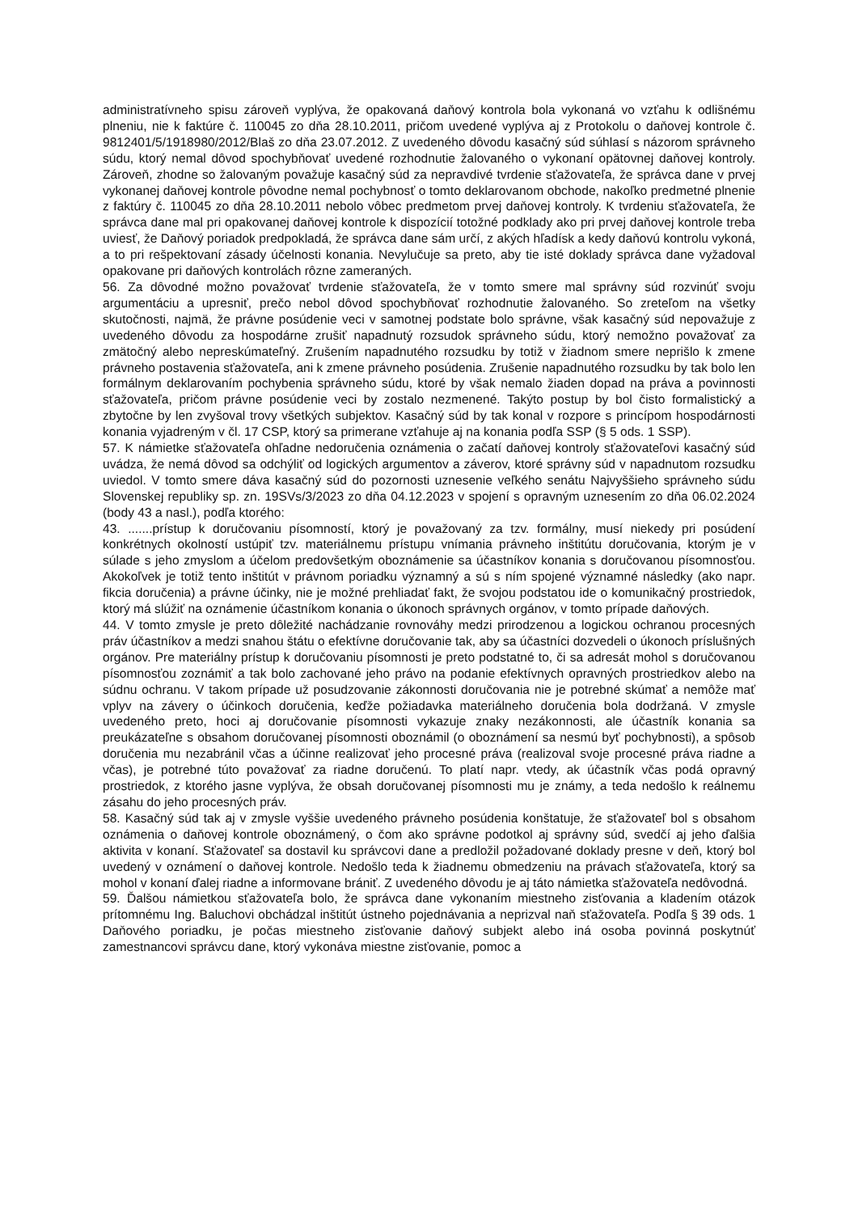administratívneho spisu zároveň vyplýva, že opakovaná daňový kontrola bola vykonaná vo vzťahu k odlišnému plneniu, nie k faktúre č. 110045 zo dňa 28.10.2011, pričom uvedené vyplýva aj z Protokolu o daňovej kontrole č. 9812401/5/1918980/2012/Blaš zo dňa 23.07.2012. Z uvedeného dôvodu kasačný súd súhlasí s názorom správneho súdu, ktorý nemal dôvod spochybňovať uvedené rozhodnutie žalovaného o vykonaní opätovnej daňovej kontroly. Zároveň, zhodne so žalovaným považuje kasačný súd za nepravdivé tvrdenie sťažovateľa, že správca dane v prvej vykonanej daňovej kontrole pôvodne nemal pochybnosť o tomto deklarovanom obchode, nakoľko predmetné plnenie z faktúry č. 110045 zo dňa 28.10.2011 nebolo vôbec predmetom prvej daňovej kontroly. K tvrdeniu sťažovateľa, že správca dane mal pri opakovanej daňovej kontrole k dispozícií totožné podklady ako pri prvej daňovej kontrole treba uviesť, že Daňový poriadok predpokladá, že správca dane sám určí, z akých hľadísk a kedy daňovú kontrolu vykoná, a to pri rešpektovaní zásady účelnosti konania. Nevylučuje sa preto, aby tie isté doklady správca dane vyžadoval opakovane pri daňových kontrolách rôzne zameraných.
56. Za dôvodné možno považovať tvrdenie sťažovateľa, že v tomto smere mal správny súd rozvinúť svoju argumentáciu a upresniť, prečo nebol dôvod spochybňovať rozhodnutie žalovaného. So zreteľom na všetky skutočnosti, najmä, že právne posúdenie veci v samotnej podstate bolo správne, však kasačný súd nepovažuje z uvedeného dôvodu za hospodárne zrušiť napadnutý rozsudok správneho súdu, ktorý nemožno považovať za zmätočný alebo nepreskúmateľný. Zrušením napadnutého rozsudku by totiž v žiadnom smere neprišlo k zmene právneho postavenia sťažovateľa, ani k zmene právneho posúdenia. Zrušenie napadnutého rozsudku by tak bolo len formálnym deklarovaním pochybenia správneho súdu, ktoré by však nemalo žiaden dopad na práva a povinnosti sťažovateľa, pričom právne posúdenie veci by zostalo nezmenené. Takýto postup by bol čisto formalistický a zbytočne by len zvyšoval trovy všetkých subjektov. Kasačný súd by tak konal v rozpore s princípom hospodárnosti konania vyjadreným v čl. 17 CSP, ktorý sa primerane vzťahuje aj na konania podľa SSP (§ 5 ods. 1 SSP).
57. K námietke sťažovateľa ohľadne nedoručenia oznámenia o začatí daňovej kontroly sťažovateľovi kasačný súd uvádza, že nemá dôvod sa odchýliť od logických argumentov a záverov, ktoré správny súd v napadnutom rozsudku uviedol. V tomto smere dáva kasačný súd do pozornosti uznesenie veľkého senátu Najvyššieho správneho súdu Slovenskej republiky sp. zn. 19SVs/3/2023 zo dňa 04.12.2023 v spojení s opravným uznesením zo dňa 06.02.2024 (body 43 a nasl.), podľa ktorého:
43. .......prístup k doručovaniu písomností, ktorý je považovaný za tzv. formálny, musí niekedy pri posúdení konkrétnych okolností ustúpiť tzv. materiálnemu prístupu vnímania právneho inštitútu doručovania, ktorým je v súlade s jeho zmyslom a účelom predovšetkým oboznámenie sa účastníkov konania s doručovanou písomnosťou. Akokoľvek je totiž tento inštitút v právnom poriadku významný a sú s ním spojené významné následky (ako napr. fikcia doručenia) a právne účinky, nie je možné prehliadať fakt, že svojou podstatou ide o komunikačný prostriedok, ktorý má slúžiť na oznámenie účastníkom konania o úkonoch správnych orgánov, v tomto prípade daňových.
44. V tomto zmysle je preto dôležité nachádzanie rovnováhy medzi prirodzenou a logickou ochranou procesných práv účastníkov a medzi snahou štátu o efektívne doručovanie tak, aby sa účastníci dozvedeli o úkonoch príslušných orgánov. Pre materiálny prístup k doručovaniu písomnosti je preto podstatné to, či sa adresát mohol s doručovanou písomnosťou zoznámiť a tak bolo zachované jeho právo na podanie efektívnych opravných prostriedkov alebo na súdnu ochranu. V takom prípade už posudzovanie zákonnosti doručovania nie je potrebné skúmať a nemôže mať vplyv na závery o účinkoch doručenia, keďže požiadavka materiálneho doručenia bola dodržaná. V zmysle uvedeného preto, hoci aj doručovanie písomnosti vykazuje znaky nezákonnosti, ale účastník konania sa preukázateľne s obsahom doručovanej písomnosti oboznámil (o oboznámení sa nesmú byť pochybnosti), a spôsob doručenia mu nezabránil včas a účinne realizovať jeho procesné práva (realizoval svoje procesné práva riadne a včas), je potrebné túto považovať za riadne doručenú. To platí napr. vtedy, ak účastník včas podá opravný prostriedok, z ktorého jasne vyplýva, že obsah doručovanej písomnosti mu je známy, a teda nedošlo k reálnemu zásahu do jeho procesných práv.
58. Kasačný súd tak aj v zmysle vyššie uvedeného právneho posúdenia konštatuje, že sťažovateľ bol s obsahom oznámenia o daňovej kontrole oboznámený, o čom ako správne podotkol aj správny súd, svedčí aj jeho ďalšia aktivita v konaní. Sťažovateľ sa dostavil ku správcovi dane a predložil požadované doklady presne v deň, ktorý bol uvedený v oznámení o daňovej kontrole. Nedošlo teda k žiadnemu obmedzeniu na právach sťažovateľa, ktorý sa mohol v konaní ďalej riadne a informovane brániť. Z uvedeného dôvodu je aj táto námietka sťažovateľa nedôvodná.
59. Ďalšou námietkou sťažovateľa bolo, že správca dane vykonaním miestneho zisťovania a kladením otázok prítomnému Ing. Baluchovi obchádzal inštitút ústneho pojednávania a neprizval naň sťažovateľa. Podľa § 39 ods. 1 Daňového poriadku, je počas miestneho zisťovanie daňový subjekt alebo iná osoba povinná poskytnúť zamestnancovi správcu dane, ktorý vykonáva miestne zisťovanie, pomoc a